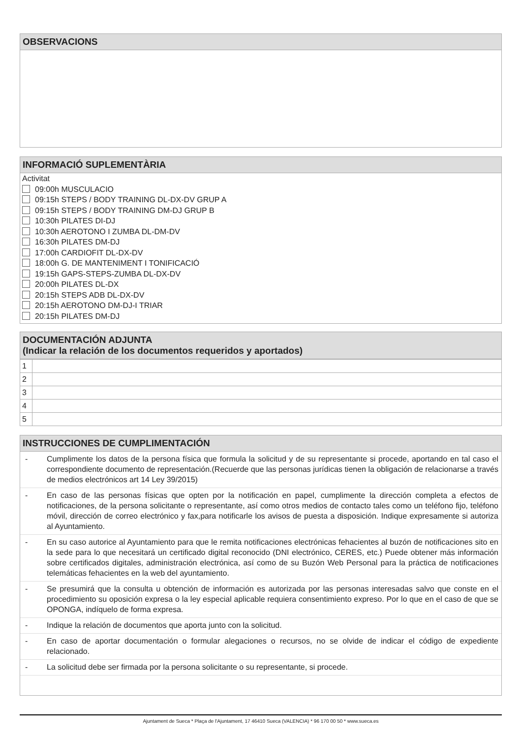OBSERVACIONS
INFORMACIÓ SUPLEMENTÀRIA
Activitat
09:00h MUSCULACIO
09:15h STEPS / BODY TRAINING DL-DX-DV GRUP A
09:15h STEPS / BODY TRAINING DM-DJ GRUP B
10:30h PILATES DI-DJ
10:30h AEROTONO I ZUMBA DL-DM-DV
16:30h PILATES DM-DJ
17:00h CARDIOFIT DL-DX-DV
18:00h G. DE MANTENIMENT I TONIFICACIÓ
19:15h GAPS-STEPS-ZUMBA DL-DX-DV
20:00h PILATES DL-DX
20:15h STEPS ADB DL-DX-DV
20:15h AEROTONO DM-DJ-I TRIAR
20:15h PILATES DM-DJ
DOCUMENTACIÓN ADJUNTA
(Indicar la relación de los documentos requeridos y aportados)
| 1 | |
| 2 | |
| 3 | |
| 4 | |
| 5 | |
INSTRUCCIONES DE CUMPLIMENTACIÓN
- Cumplimente los datos de la persona física que formula la solicitud y de su representante si procede, aportando en tal caso el correspondiente documento de representación.(Recuerde que las personas jurídicas tienen la obligación de relacionarse a través de medios electrónicos art 14 Ley 39/2015)
- En caso de las personas físicas que opten por la notificación en papel, cumplimente la dirección completa a efectos de notificaciones, de la persona solicitante o representante, así como otros medios de contacto tales como un teléfono fijo, teléfono móvil, dirección de correo electrónico y fax,para notificarle los avisos de puesta a disposición. Indique expresamente si autoriza al Ayuntamiento.
- En su caso autorice al Ayuntamiento para que le remita notificaciones electrónicas fehacientes al buzón de notificaciones sito en la sede para lo que necesitará un certificado digital reconocido (DNI electrónico, CERES, etc.) Puede obtener más información sobre certificados digitales, administración electrónica, así como de su Buzón Web Personal para la práctica de notificaciones telemáticas fehacientes en la web del ayuntamiento.
- Se presumirá que la consulta u obtención de información es autorizada por las personas interesadas salvo que conste en el procedimiento su oposición expresa o la ley especial aplicable requiera consentimiento expreso. Por lo que en el caso de que se OPONGA, indíquelo de forma expresa.
- Indique la relación de documentos que aporta junto con la solicitud.
- En caso de aportar documentación o formular alegaciones o recursos, no se olvide de indicar el código de expediente relacionado.
- La solicitud debe ser firmada por la persona solicitante o su representante, si procede.
Ajuntament de Sueca * Plaça de l'Ajuntament, 17 46410 Sueca (VALENCIA) * 96 170 00 50 * www.sueca.es